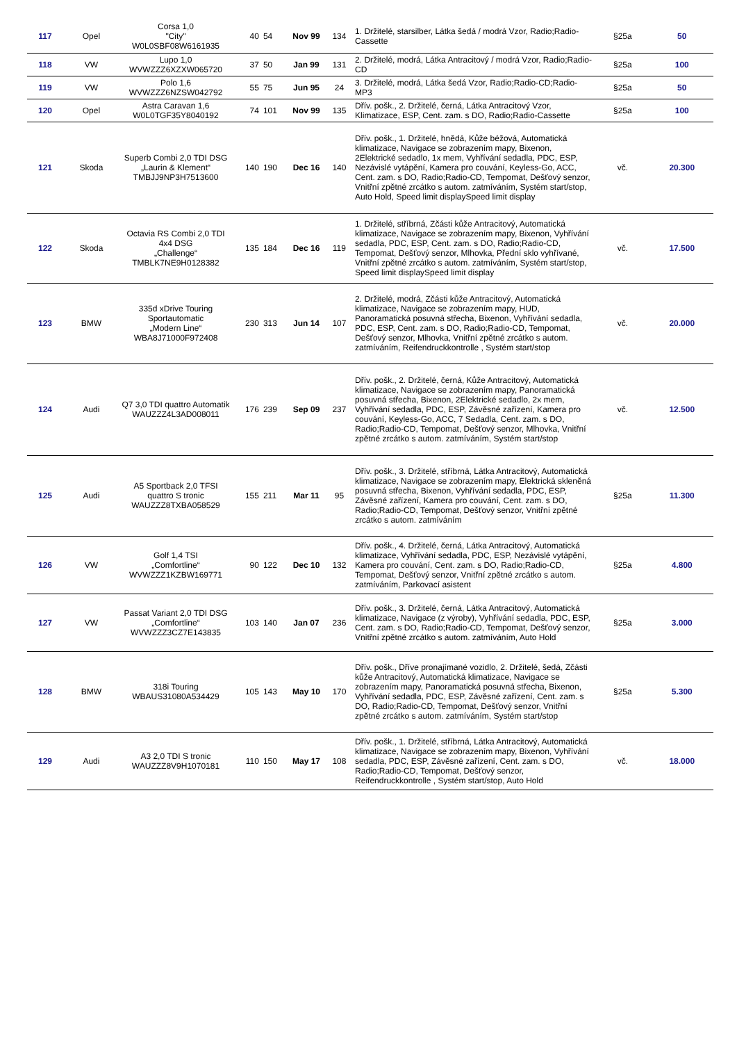| 117 | Opel | Corsa 1,0 "City" W0L0SBF08W6161935 | 40 | 54 | Nov 99 | 134 | 1. Držitelé, starsilber, Látka šedá / modrá Vzor, Radio;Radio-Cassette | §25a | 50 |
| 118 | VW | Lupo 1,0 WVWZZZ6XZXW065720 | 37 | 50 | Jan 99 | 131 | 2. Držitelé, modrá, Látka Antracitový / modrá Vzor, Radio;Radio-CD | §25a | 100 |
| 119 | VW | Polo 1,6 WVWZZZ6NZSW042792 | 55 | 75 | Jun 95 | 24 | 3. Držitelé, modrá, Látka šedá Vzor, Radio;Radio-CD;Radio-MP3 | §25a | 50 |
| 120 | Opel | Astra Caravan 1,6 W0L0TGF35Y8040192 | 74 | 101 | Nov 99 | 135 | Dřív. pošk., 2. Držitelé, černá, Látka Antracitový Vzor, Klimatizace, ESP, Cent. zam. s DO, Radio;Radio-Cassette | §25a | 100 |
| 121 | Skoda | Superb Combi 2,0 TDI DSG „Laurin & Klement“ TMBJJ9NP3H7513600 | 140 | 190 | Dec 16 | 140 | Dřív. pošk., 1. Držitelé, hnědá, Kůže béžová, Automatická klimatizace, Navigace se zobrazením mapy, Bixenon, 2Elektrické sedadlo, 1x mem, Vyhřívání sedadla, PDC, ESP, Nezávislé vytápění, Kamera pro couvání, Keyless-Go, ACC, Cent. zam. s DO, Radio;Radio-CD, Tempomat, Dešťový senzor, Vnitřní zpětné zrcátko s autom. zatmíváním, Systém start/stop, Auto Hold, Speed limit displaySpeed limit display | vč. | 20.300 |
| 122 | Skoda | Octavia RS Combi 2,0 TDI 4x4 DSG „Challenge“ TMBLK7NE9H0128382 | 135 | 184 | Dec 16 | 119 | 1. Držitelé, stříbrná, Zčásti kůže Antracitový, Automatická klimatizace, Navigace se zobrazením mapy, Bixenon, Vyhřívání sedadla, PDC, ESP, Cent. zam. s DO, Radio;Radio-CD, Tempomat, Dešťový senzor, Mlhovka, Přední sklo vyhřívané, Vnitřní zpětné zrcátko s autom. zatmíváním, Systém start/stop, Speed limit displaySpeed limit display | vč. | 17.500 |
| 123 | BMW | 335d xDrive Touring Sportautomatic „Modern Line“ WBA8J71000F972408 | 230 | 313 | Jun 14 | 107 | 2. Držitelé, modrá, Zčásti kůže Antracitový, Automatická klimatizace, Navigace se zobrazením mapy, HUD, Panoramatická posuvná střecha, Bixenon, Vyhřívání sedadla, PDC, ESP, Cent. zam. s DO, Radio;Radio-CD, Tempomat, Dešťový senzor, Mlhovka, Vnitřní zpětné zrcátko s autom. zatmíváním, Reifendruckkontrolle , Systém start/stop | vč. | 20.000 |
| 124 | Audi | Q7 3,0 TDI quattro Automatik WAUZZZ4L3AD008011 | 176 | 239 | Sep 09 | 237 | Dřív. pošk., 2. Držitelé, černá, Kůže Antracitový, Automatická klimatizace, Navigace se zobrazením mapy, Panoramatická posuvná střecha, Bixenon, 2Elektrické sedadlo, 2x mem, Vyhřívání sedadla, PDC, ESP, Závěsné zařízení, Kamera pro couvání, Keyless-Go, ACC, 7 Sedadla, Cent. zam. s DO, Radio;Radio-CD, Tempomat, Dešťový senzor, Mlhovka, Vnitřní zpětné zrcátko s autom. zatmíváním, Systém start/stop | vč. | 12.500 |
| 125 | Audi | A5 Sportback 2,0 TFSI quattro S tronic WAUZZZ8TXBA058529 | 155 | 211 | Mar 11 | 95 | Dřív. pošk., 3. Držitelé, stříbrná, Látka Antracitový, Automatická klimatizace, Navigace se zobrazením mapy, Elektrická skleněná posuvná střecha, Bixenon, Vyhřívání sedadla, PDC, ESP, Závěsné zařízení, Kamera pro couvání, Cent. zam. s DO, Radio;Radio-CD, Tempomat, Dešťový senzor, Vnitřní zpětné zrcátko s autom. zatmíváním | §25a | 11.300 |
| 126 | VW | Golf 1,4 TSI „Comfortline“ WVWZZZ1KZBW169771 | 90 | 122 | Dec 10 | 132 | Dřív. pošk., 4. Držitelé, černá, Látka Antracitový, Automatická klimatizace, Vyhřívání sedadla, PDC, ESP, Nezávislé vytápění, Kamera pro couvání, Cent. zam. s DO, Radio;Radio-CD, Tempomat, Dešťový senzor, Vnitřní zpětné zrcátko s autom. zatmíváním, Parkovací asistent | §25a | 4.800 |
| 127 | VW | Passat Variant 2,0 TDI DSG „Comfortline“ WVWZZZ3CZ7E143835 | 103 | 140 | Jan 07 | 236 | Dřív. pošk., 3. Držitelé, černá, Látka Antracitový, Automatická klimatizace, Navigace (z výroby), Vyhřívání sedadla, PDC, ESP, Cent. zam. s DO, Radio;Radio-CD, Tempomat, Dešťový senzor, Vnitřní zpětné zrcátko s autom. zatmíváním, Auto Hold | §25a | 3.000 |
| 128 | BMW | 318i Touring WBAUS31080A534429 | 105 | 143 | May 10 | 170 | Dřív. pošk., Dříve pronajímané vozidlo, 2. Držitelé, šedá, Zčásti kůže Antracitový, Automatická klimatizace, Navigace se zobrazením mapy, Panoramatická posuvná střecha, Bixenon, Vyhřívání sedadla, PDC, ESP, Závěsné zařízení, Cent. zam. s DO, Radio;Radio-CD, Tempomat, Dešťový senzor, Vnitřní zpětné zrcátko s autom. zatmíváním, Systém start/stop | §25a | 5.300 |
| 129 | Audi | A3 2,0 TDI S tronic WAUZZZ8V9H1070181 | 110 | 150 | May 17 | 108 | Dřív. pošk., 1. Držitelé, stříbrná, Látka Antracitový, Automatická klimatizace, Navigace se zobrazením mapy, Bixenon, Vyhřívání sedadla, PDC, ESP, Závěsné zařízení, Cent. zam. s DO, Radio;Radio-CD, Tempomat, Dešťový senzor, Reifendruckkontrolle , Systém start/stop, Auto Hold | vč. | 18.000 |